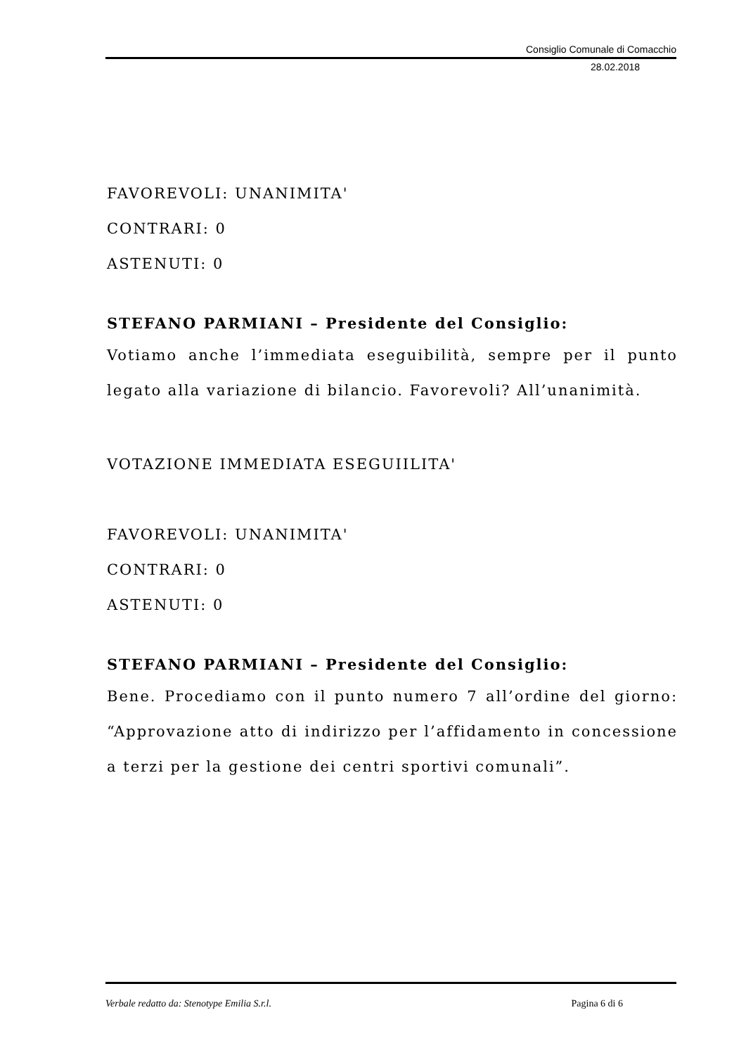Consiglio Comunale di Comacchio
28.02.2018
FAVOREVOLI: UNANIMITA'
CONTRARI: 0
ASTENUTI: 0
STEFANO PARMIANI – Presidente del Consiglio:
Votiamo anche l’immediata eseguibilità, sempre per il punto legato alla variazione di bilancio. Favorevoli? All’unanimità.
VOTAZIONE IMMEDIATA ESEGUIILITA'
FAVOREVOLI: UNANIMITA'
CONTRARI: 0
ASTENUTI: 0
STEFANO PARMIANI – Presidente del Consiglio:
Bene. Procediamo con il punto numero 7 all’ordine del giorno: “Approvazione atto di indirizzo per l’affidamento in concessione a terzi per la gestione dei centri sportivi comunali”.
Verbale redatto da: Stenotype Emilia S.r.l. Pagina 6 di 6